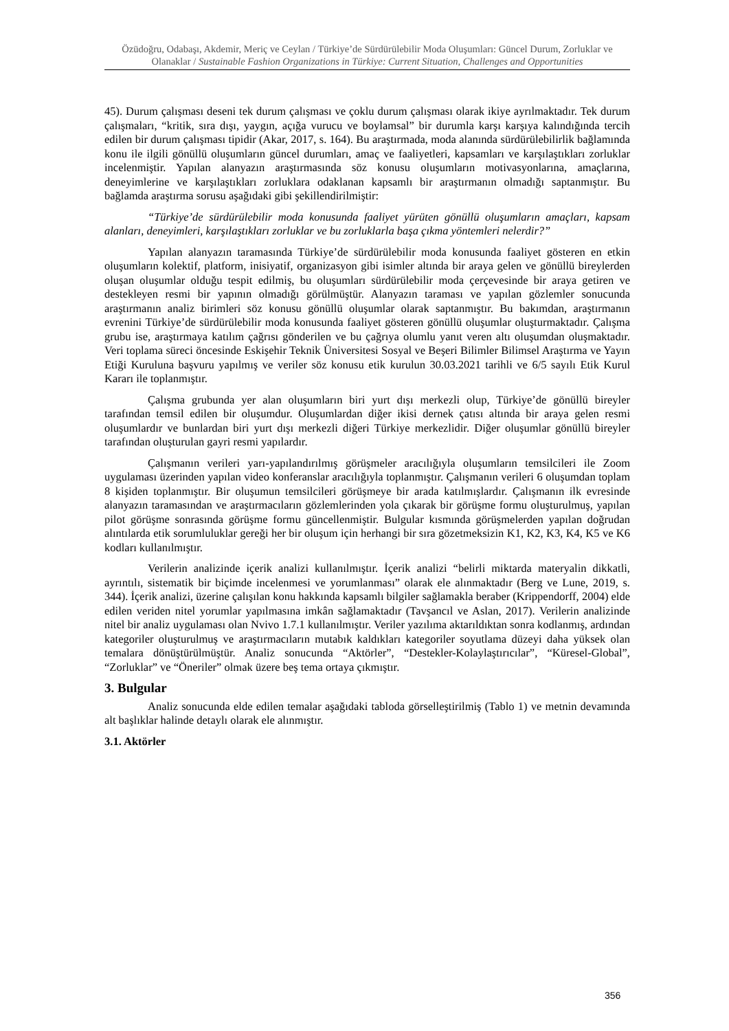Özüdoğru, Odabaşı, Akdemir, Meriç ve Ceylan / Türkiye’de Sürdürülebilir Moda Oluşumları: Güncel Durum, Zorluklar ve Olanaklar / Sustainable Fashion Organizations in Türkiye: Current Situation, Challenges and Opportunities
45). Durum çalışması deseni tek durum çalışması ve çoklu durum çalışması olarak ikiye ayrılmaktadır. Tek durum çalışmaları, “kritik, sıra dışı, yaygın, açığa vurucu ve boylamsal” bir durumla karşı karşıya kalındığında tercih edilen bir durum çalışması tipidir (Akar, 2017, s. 164). Bu araştırmada, moda alanında sürdürülebilirlik bağlamında konu ile ilgili gönüllü oluşumların güncel durumları, amaç ve faaliyetleri, kapsamları ve karşılaştıkları zorluklar incelenmiştir. Yapılan alanyazın araştırmasında söz konusu oluşumların motivasyonlarına, amaçlarına, deneyimlerine ve karşılaştıkları zorluklara odaklanan kapsamlı bir araştırmanın olmadığı saptanmıştır. Bu bağlamda araştırma sorusu aşağıdaki gibi şekillendirilmiştir:
“Türkiye’de sürdürülebilir moda konusunda faaliyet yürüten gönüllü oluşumların amaçları, kapsam alanları, deneyimleri, karşılaştıkları zorluklar ve bu zorluklarla başa çıkma yöntemleri nelerdir?”
Yapılan alanyazın taramasında Türkiye’de sürdürülebilir moda konusunda faaliyet gösteren en etkin oluşumların kolektif, platform, inisiyatif, organizasyon gibi isimler altında bir araya gelen ve gönüllü bireylerden oluşan oluşumlar olduğu tespit edilmiş, bu oluşumları sürdürülebilir moda çerçevesinde bir araya getiren ve destekleyen resmi bir yapının olmadığı görülmüştür. Alanyazın taraması ve yapılan gözlemler sonucunda araştırmanın analiz birimleri söz konusu gönüllü oluşumlar olarak saptanmıştır. Bu bakımdan, araştırmanın evrenini Türkiye’de sürdürülebilir moda konusunda faaliyet gösteren gönüllü oluşumlar oluşturmaktadır. Çalışma grubu ise, araştırmaya katılım çağrısı gönderilen ve bu çağrıya olumlu yanıt veren altı oluşumdan oluşmaktadır. Veri toplama süreci öncesinde Eskişehir Teknik Üniversitesi Sosyal ve Beşeri Bilimler Bilimsel Araştırma ve Yayın Etiği Kuruluna başvuru yapılmış ve veriler söz konusu etik kurulun 30.03.2021 tarihli ve 6/5 sayılı Etik Kurul Kararı ile toplanmıştır.
Çalışma grubunda yer alan oluşumların biri yurt dışı merkezli olup, Türkiye’de gönüllü bireyler tarafından temsil edilen bir oluşumdur. Oluşumlardan diğer ikisi dernek çatısı altında bir araya gelen resmi oluşumlardır ve bunlardan biri yurt dışı merkezli diğeri Türkiye merkezlidir. Diğer oluşumlar gönüllü bireyler tarafından oluşturulan gayri resmi yapılardır.
Çalışmanın verileri yarı-yapılandırılmış görüşmeler aracılığıyla oluşumların temsilcileri ile Zoom uygulaması üzerinden yapılan video konferanslar aracılığıyla toplanmıştır. Çalışmanın verileri 6 oluşumdan toplam 8 kişiden toplanmıştır. Bir oluşumun temsilcileri görüşmeye bir arada katılmışlardır. Çalışmanın ilk evresinde alanyazın taramasından ve araştırmacıların gözlemlerinden yola çıkarak bir görüşme formu oluşturulmuş, yapılan pilot görüşme sonrasında görüşme formu güncellenmiştir. Bulgular kısmında görüşmelerden yapılan doğrudan alıntılarda etik sorumluluklar gereği her bir oluşum için herhangi bir sıra gözetmeksizin K1, K2, K3, K4, K5 ve K6 kodları kullanılmıştır.
Verilerin analizinde içerik analizi kullanılmıştır. İçerik analizi “belirli miktarda materyalin dikkatli, ayrıntılı, sistematik bir biçimde incelenmesi ve yorumlanması” olarak ele alınmaktadır (Berg ve Lune, 2019, s. 344). İçerik analizi, üzerine çalışılan konu hakkında kapsamlı bilgiler sağlamakla beraber (Krippendorff, 2004) elde edilen veriden nitel yorumlar yapılmasına imkân sağlamaktadır (Tavşancıl ve Aslan, 2017). Verilerin analizinde nitel bir analiz uygulaması olan Nvivo 1.7.1 kullanılmıştır. Veriler yazılıma aktarıldıktan sonra kodlanmış, ardından kategoriler oluşturulmuş ve araştırmacıların mutabık kaldıkları kategoriler soyutlama düzeyi daha yüksek olan temalara dönüştürülmüştür. Analiz sonucunda “Aktörler”, “Destekler-Kolaylaştırıcılar”, “Küresel-Global”, “Zorluklar” ve “Öneriler” olmak üzere beş tema ortaya çıkmıştır.
3. Bulgular
Analiz sonucunda elde edilen temalar aşağıdaki tabloda görselleştirilmiş (Tablo 1) ve metnin devamında alt başlıklar halinde detaylı olarak ele alınmıştır.
3.1. Aktörler
356